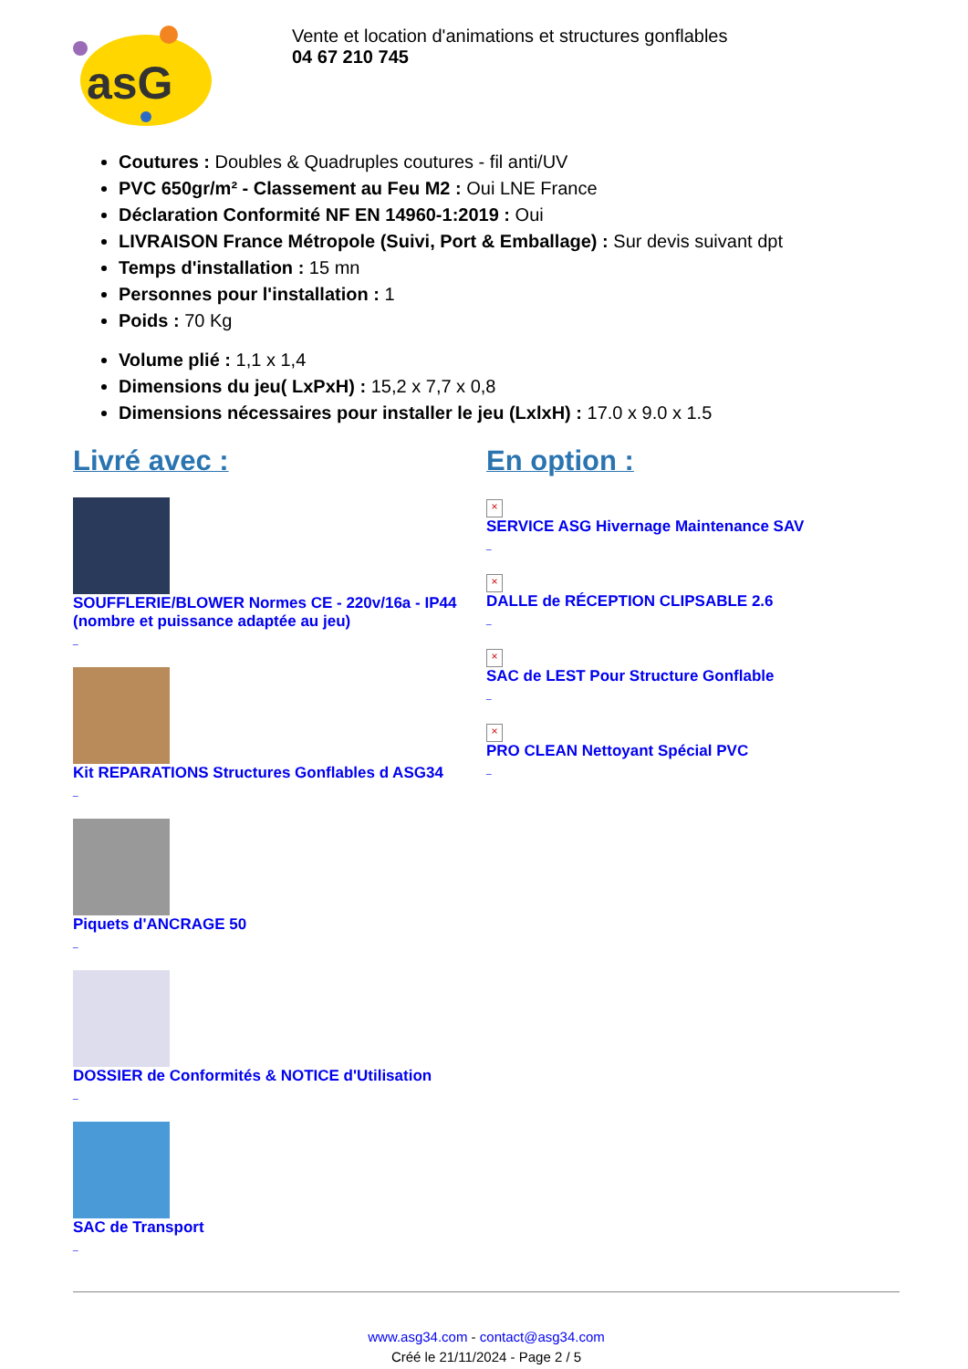asG
Vente et location d'animations et structures gonflables
04 67 210 745
Coutures : Doubles & Quadruples coutures - fil anti/UV
PVC 650gr/m² - Classement au Feu M2 : Oui LNE France
Déclaration Conformité NF EN 14960-1:2019 : Oui
LIVRAISON France Métropole (Suivi, Port & Emballage) : Sur devis suivant dpt
Temps d'installation : 15 mn
Personnes pour l'installation : 1
Poids : 70 Kg
Volume plié : 1,1 x 1,4
Dimensions du jeu( LxPxH) : 15,2 x 7,7 x 0,8
Dimensions nécessaires pour installer le jeu (LxlxH) : 17.0 x 9.0 x 1.5
Livré avec :
SOUFFLERIE/BLOWER Normes CE - 220v/16a - IP44 (nombre et puissance adaptée au jeu)
_
Kit REPARATIONS Structures Gonflables d ASG34
_
Piquets d'ANCRAGE 50
_
DOSSIER de Conformités & NOTICE d'Utilisation
_
SAC de Transport
_
En option :
×
SERVICE ASG Hivernage Maintenance SAV
_
×
DALLE de RÉCEPTION CLIPSABLE 2.6
_
×
SAC de LEST Pour Structure Gonflable
_
×
PRO CLEAN Nettoyant Spécial PVC
_
www.asg34.com - contact@asg34.com
Créé le 21/11/2024 - Page 2 / 5